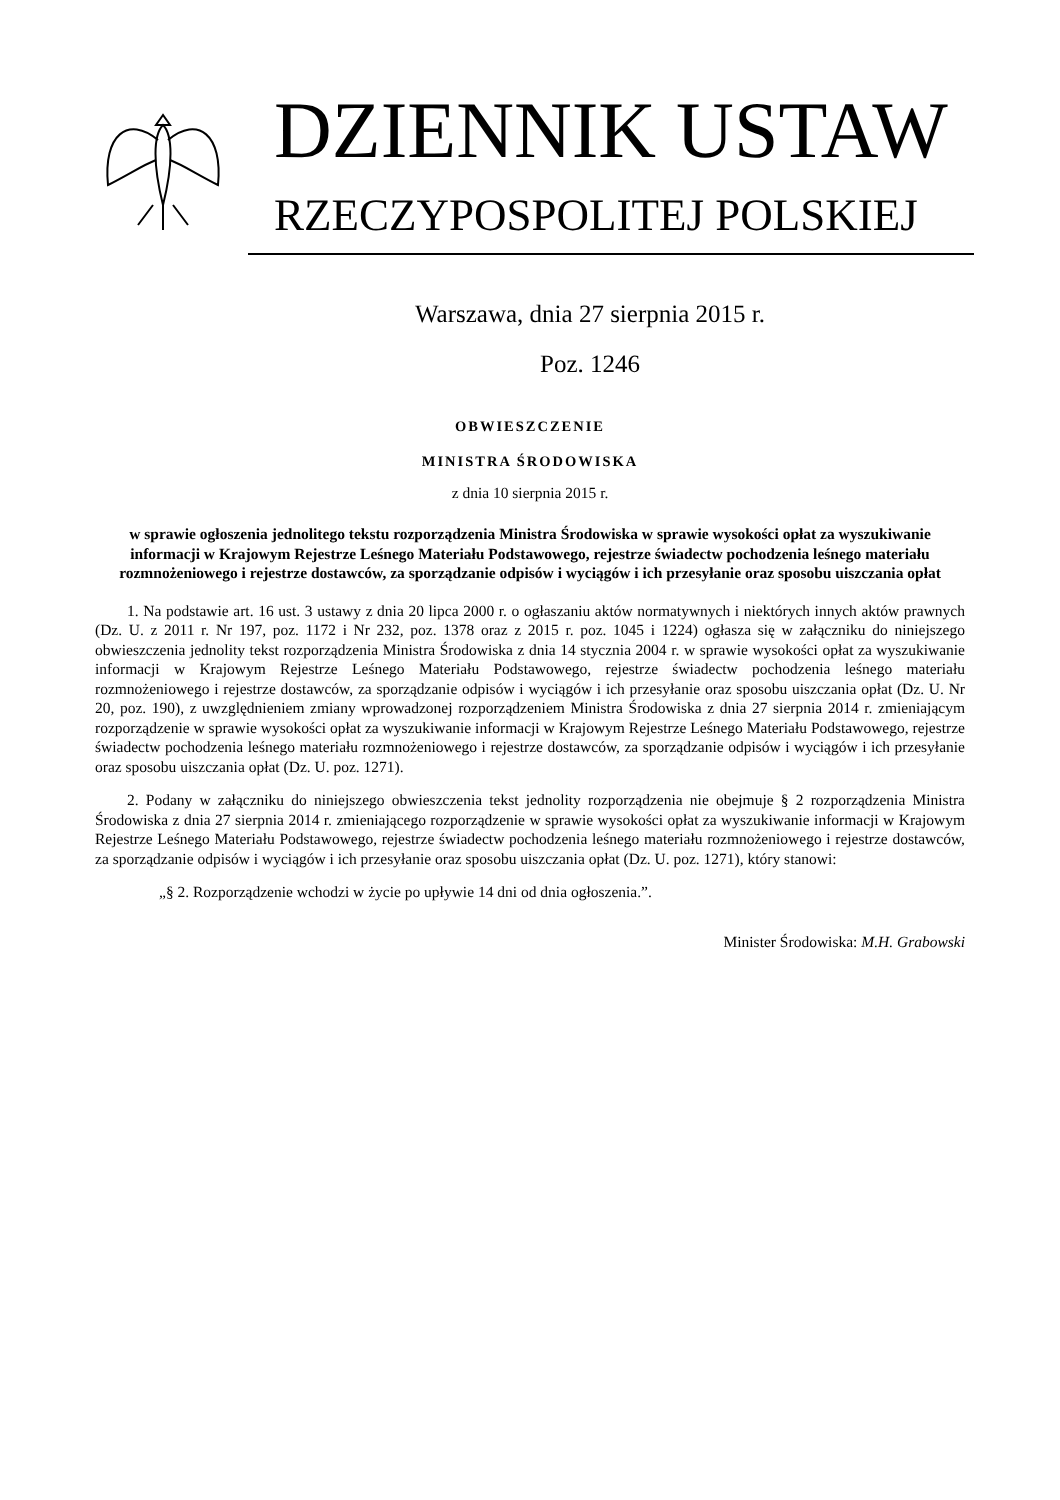DZIENNIK USTAW
RZECZYPOSPOLITEJ POLSKIEJ
Warszawa, dnia 27 sierpnia 2015 r.
Poz. 1246
OBWIESZCZENIE
MINISTRA ŚRODOWISKA
z dnia 10 sierpnia 2015 r.
w sprawie ogłoszenia jednolitego tekstu rozporządzenia Ministra Środowiska w sprawie wysokości opłat za wyszukiwanie informacji w Krajowym Rejestrze Leśnego Materiału Podstawowego, rejestrze świadectw pochodzenia leśnego materiału rozmnożeniowego i rejestrze dostawców, za sporządzanie odpisów i wyciągów i ich przesyłanie oraz sposobu uiszczania opłat
1. Na podstawie art. 16 ust. 3 ustawy z dnia 20 lipca 2000 r. o ogłaszaniu aktów normatywnych i niektórych innych aktów prawnych (Dz. U. z 2011 r. Nr 197, poz. 1172 i Nr 232, poz. 1378 oraz z 2015 r. poz. 1045 i 1224) ogłasza się w załączniku do niniejszego obwieszczenia jednolity tekst rozporządzenia Ministra Środowiska z dnia 14 stycznia 2004 r. w sprawie wysokości opłat za wyszukiwanie informacji w Krajowym Rejestrze Leśnego Materiału Podstawowego, rejestrze świadectw pochodzenia leśnego materiału rozmnożeniowego i rejestrze dostawców, za sporządzanie odpisów i wyciągów i ich przesyłanie oraz sposobu uiszczania opłat (Dz. U. Nr 20, poz. 190), z uwzględnieniem zmiany wprowadzonej rozporządzeniem Ministra Środowiska z dnia 27 sierpnia 2014 r. zmieniającym rozporządzenie w sprawie wysokości opłat za wyszukiwanie informacji w Krajowym Rejestrze Leśnego Materiału Podstawowego, rejestrze świadectw pochodzenia leśnego materiału rozmnożeniowego i rejestrze dostawców, za sporządzanie odpisów i wyciągów i ich przesyłanie oraz sposobu uiszczania opłat (Dz. U. poz. 1271).
2. Podany w załączniku do niniejszego obwieszczenia tekst jednolity rozporządzenia nie obejmuje § 2 rozporządzenia Ministra Środowiska z dnia 27 sierpnia 2014 r. zmieniającego rozporządzenie w sprawie wysokości opłat za wyszukiwanie informacji w Krajowym Rejestrze Leśnego Materiału Podstawowego, rejestrze świadectw pochodzenia leśnego materiału rozmnożeniowego i rejestrze dostawców, za sporządzanie odpisów i wyciągów i ich przesyłanie oraz sposobu uiszczania opłat (Dz. U. poz. 1271), który stanowi:
„§ 2. Rozporządzenie wchodzi w życie po upływie 14 dni od dnia ogłoszenia.”.
Minister Środowiska: M.H. Grabowski